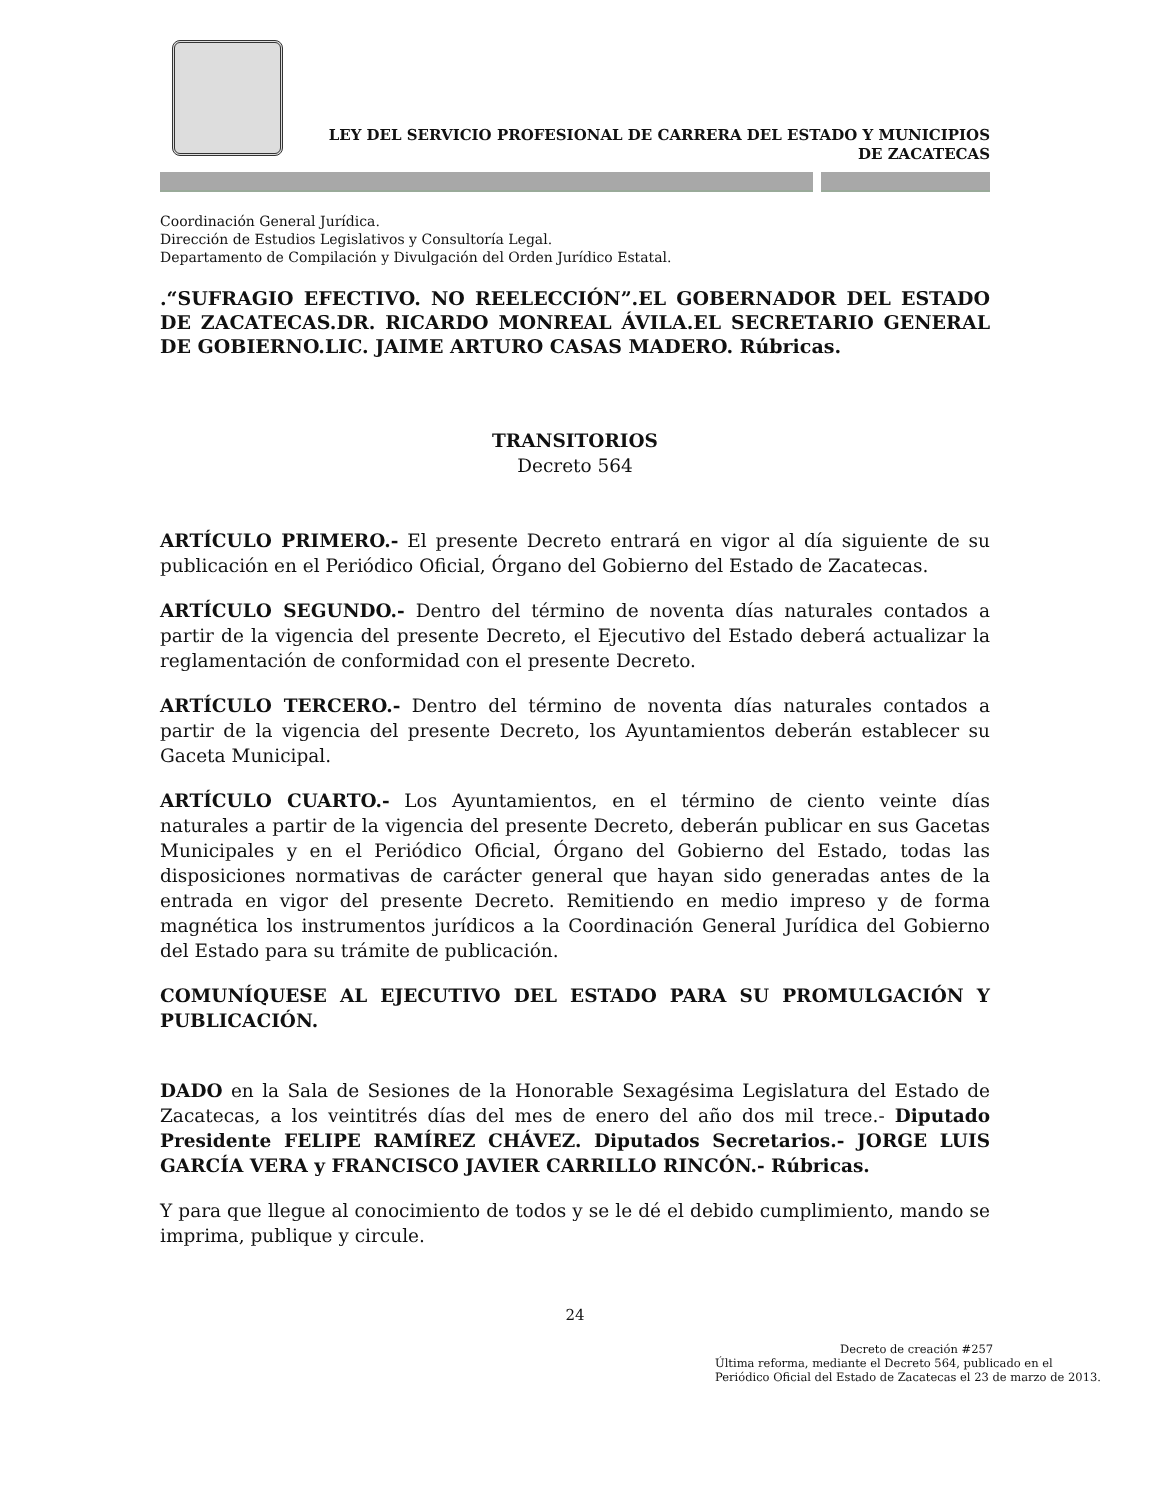LEY DEL SERVICIO PROFESIONAL DE CARRERA DEL ESTADO Y MUNICIPIOS
DE ZACATECAS
Coordinación General Jurídica.
Dirección de Estudios Legislativos y Consultoría Legal.
Departamento de Compilación y Divulgación del Orden Jurídico Estatal.
.“SUFRAGIO EFECTIVO. NO REELECCIÓN”.EL GOBERNADOR DEL ESTADO DE ZACATECAS.DR. RICARDO MONREAL ÁVILA.EL SECRETARIO GENERAL DE GOBIERNO.LIC. JAIME ARTURO CASAS MADERO. Rúbricas.
TRANSITORIOS
Decreto 564
ARTÍCULO PRIMERO.- El presente Decreto entrará en vigor al día siguiente de su publicación en el Periódico Oficial, Órgano del Gobierno del Estado de Zacatecas.
ARTÍCULO SEGUNDO.- Dentro del término de noventa días naturales contados a partir de la vigencia del presente Decreto, el Ejecutivo del Estado deberá actualizar la reglamentación de conformidad con el presente Decreto.
ARTÍCULO TERCERO.- Dentro del término de noventa días naturales contados a partir de la vigencia del presente Decreto, los Ayuntamientos deberán establecer su Gaceta Municipal.
ARTÍCULO CUARTO.- Los Ayuntamientos, en el término de ciento veinte días naturales a partir de la vigencia del presente Decreto, deberán publicar en sus Gacetas Municipales y en el Periódico Oficial, Órgano del Gobierno del Estado, todas las disposiciones normativas de carácter general que hayan sido generadas antes de la entrada en vigor del presente Decreto. Remitiendo en medio impreso y de forma magnética los instrumentos jurídicos a la Coordinación General Jurídica del Gobierno del Estado para su trámite de publicación.
COMUNÍQUESE AL EJECUTIVO DEL ESTADO PARA SU PROMULGACIÓN Y PUBLICACIÓN.
DADO en la Sala de Sesiones de la Honorable Sexagésima Legislatura del Estado de Zacatecas, a los veintitrés días del mes de enero del año dos mil trece.- Diputado Presidente FELIPE RAMÍREZ CHÁVEZ. Diputados Secretarios.- JORGE LUIS GARCÍA VERA y FRANCISCO JAVIER CARRILLO RINCÓN.- Rúbricas.
Y para que llegue al conocimiento de todos y se le dé el debido cumplimiento, mando se imprima, publique y circule.
24
Decreto de creación #257
Última reforma, mediante el Decreto 564, publicado en el Periódico Oficial del Estado de Zacatecas el 23 de marzo de 2013.